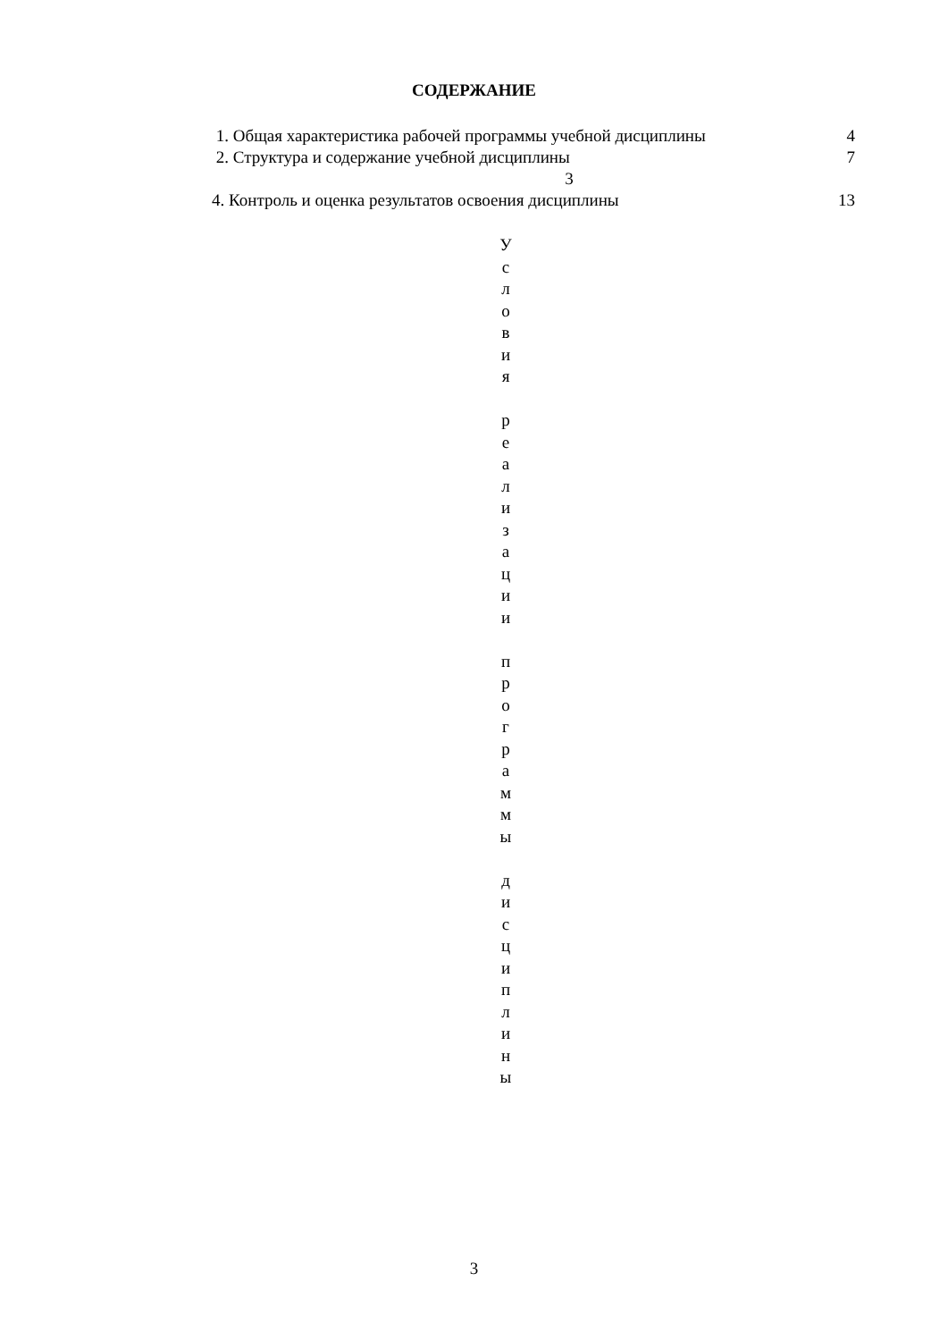СОДЕРЖАНИЕ
1. Общая характеристика рабочей программы учебной дисциплины 4
2. Структура и содержание учебной дисциплины 7
3
4. Контроль и оценка результатов освоения дисциплины 13
У
с
л
о
в
и
я
р
е
а
л
и
з
а
ц
и
и
п
р
о
г
р
а
м
м
ы
д
и
с
ц
и
п
л
и
н
ы
3